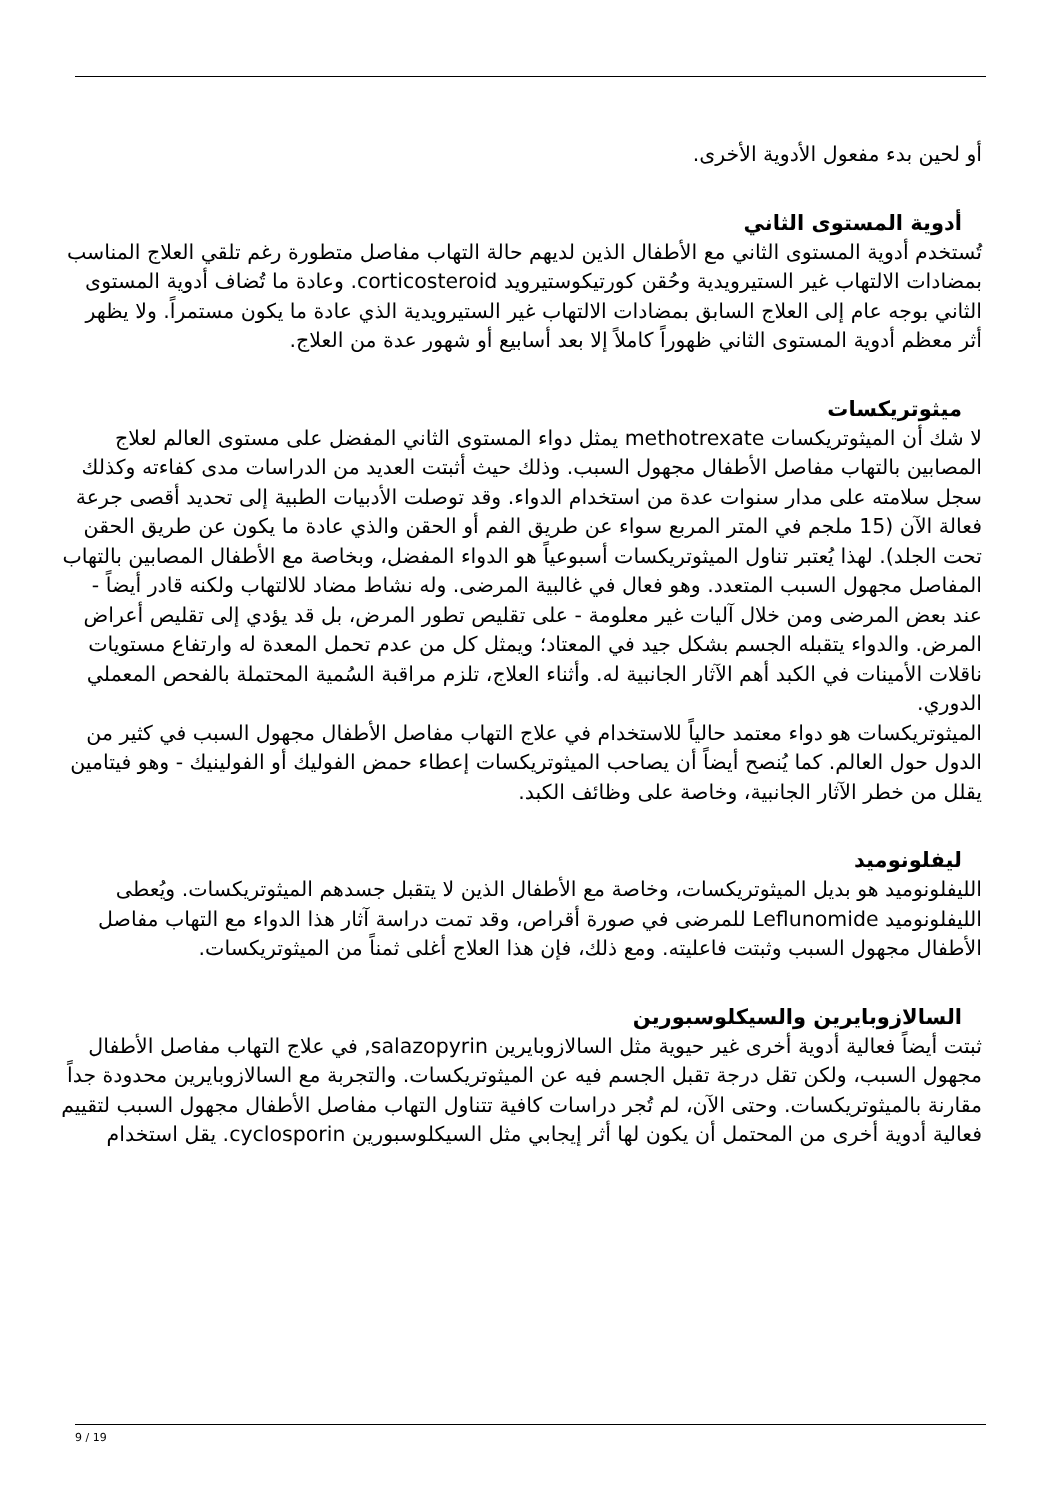أو لحين بدء مفعول الأدوية الأخرى.
أدوية المستوى الثاني
تُستخدم أدوية المستوى الثاني مع الأطفال الذين لديهم حالة التهاب مفاصل متطورة رغم تلقي العلاج المناسب بمضادات الالتهاب غير الستيرويدية وحُقن كورتيكوستيرويد corticosteroid. وعادة ما تُضاف أدوية المستوى الثاني بوجه عام إلى العلاج السابق بمضادات الالتهاب غير الستيرويدية الذي عادة ما يكون مستمراً. ولا يظهر أثر معظم أدوية المستوى الثاني ظهوراً كاملاً إلا بعد أسابيع أو شهور عدة من العلاج.
ميثوتريكسات
لا شك أن الميثوتريكسات methotrexate يمثل دواء المستوى الثاني المفضل على مستوى العالم لعلاج المصابين بالتهاب مفاصل الأطفال مجهول السبب. وذلك حيث أثبتت العديد من الدراسات مدى كفاءته وكذلك سجل سلامته على مدار سنوات عدة من استخدام الدواء. وقد توصلت الأدبيات الطبية إلى تحديد أقصى جرعة فعالة الآن (15 ملجم في المتر المربع سواء عن طريق الفم أو الحقن والذي عادة ما يكون عن طريق الحقن تحت الجلد). لهذا يُعتبر تناول الميثوتريكسات أسبوعياً هو الدواء المفضل، وبخاصة مع الأطفال المصابين بالتهاب المفاصل مجهول السبب المتعدد. وهو فعال في غالبية المرضى. وله نشاط مضاد للالتهاب ولكنه قادر أيضاً - عند بعض المرضى ومن خلال آليات غير معلومة - على تقليص تطور المرض، بل قد يؤدي إلى تقليص أعراض المرض. والدواء يتقبله الجسم بشكل جيد في المعتاد؛ ويمثل كل من عدم تحمل المعدة له وارتفاع مستويات ناقلات الأمينات في الكبد أهم الآثار الجانبية له. وأثناء العلاج، تلزم مراقبة السُمية المحتملة بالفحص المعملي الدوري.
الميثوتريكسات هو دواء معتمد حالياً للاستخدام في علاج التهاب مفاصل الأطفال مجهول السبب في كثير من الدول حول العالم. كما يُنصح أيضاً أن يصاحب الميثوتريكسات إعطاء حمض الفوليك أو الفولينيك - وهو فيتامين يقلل من خطر الآثار الجانبية، وخاصة على وظائف الكبد.
ليفلونوميد
الليفلونوميد هو بديل الميثوتريكسات، وخاصة مع الأطفال الذين لا يتقبل جسدهم الميثوتريكسات. ويُعطى الليفلونوميد Leflunomide للمرضى في صورة أقراص، وقد تمت دراسة آثار هذا الدواء مع التهاب مفاصل الأطفال مجهول السبب وثبتت فاعليته. ومع ذلك، فإن هذا العلاج أغلى ثمناً من الميثوتريكسات.
السالازوبايرين والسيكلوسبورين
ثبتت أيضاً فعالية أدوية أخرى غير حيوية مثل السالازوبايرين salazopyrin, في علاج التهاب مفاصل الأطفال مجهول السبب، ولكن تقل درجة تقبل الجسم فيه عن الميثوتريكسات. والتجربة مع السالازوبايرين محدودة جداً مقارنة بالميثوتريكسات. وحتى الآن، لم تُجر دراسات كافية تتناول التهاب مفاصل الأطفال مجهول السبب لتقييم فعالية أدوية أخرى من المحتمل أن يكون لها أثر إيجابي مثل السيكلوسبورين cyclosporin. يقل استخدام
9 / 19